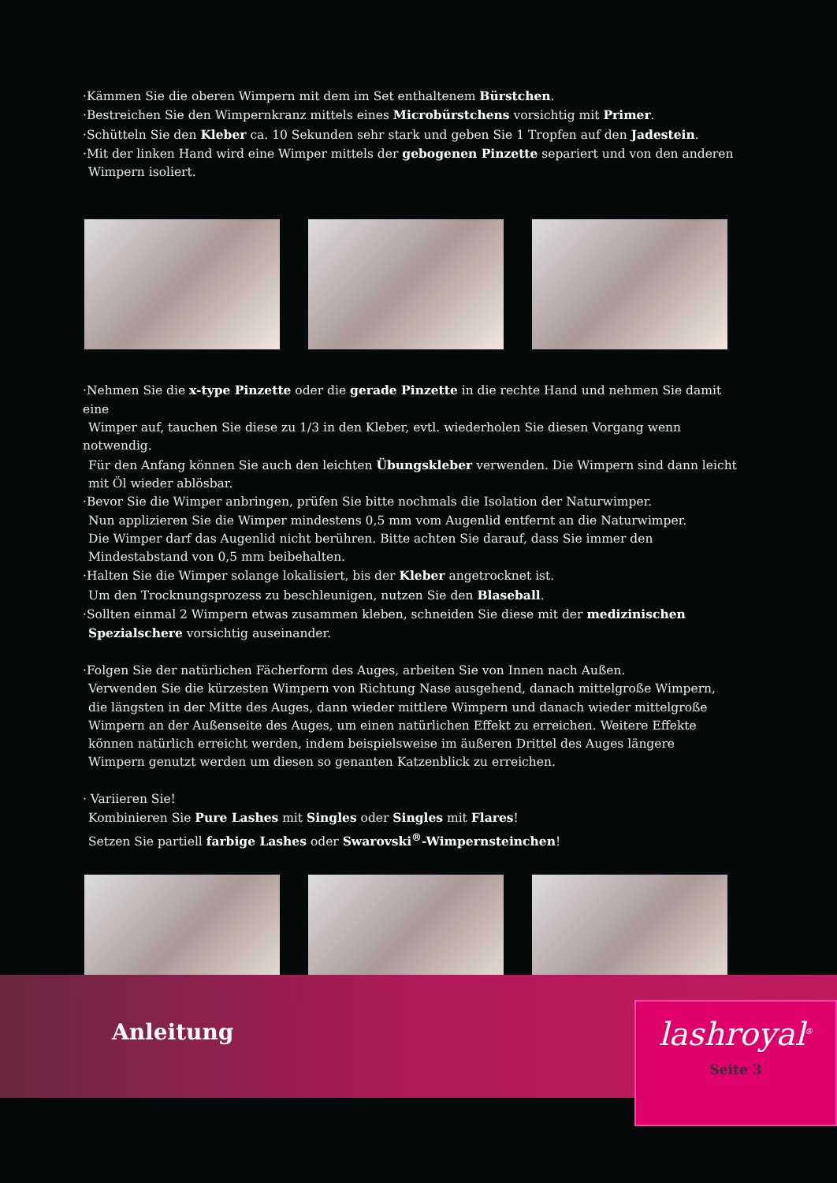·Kämmen Sie die oberen Wimpern mit dem im Set enthaltenem Bürstchen.
·Bestreichen Sie den Wimpernkranz mittels eines Microbürstchens vorsichtig mit Primer.
·Schütteln Sie den Kleber ca. 10 Sekunden sehr stark und geben Sie 1 Tropfen auf den Jadestein.
·Mit der linken Hand wird eine Wimper mittels der gebogenen Pinzette separiert und von den anderen
Wimpern isoliert.
·Nehmen Sie die x-type Pinzette oder die gerade Pinzette in die rechte Hand und nehmen Sie damit eine
Wimper auf, tauchen Sie diese zu 1/3 in den Kleber, evtl. wiederholen Sie diesen Vorgang wenn notwendig.
Für den Anfang können Sie auch den leichten Übungskleber verwenden. Die Wimpern sind dann leicht
mit Öl wieder ablösbar.
·Bevor Sie die Wimper anbringen, prüfen Sie bitte nochmals die Isolation der Naturwimper.
Nun applizieren Sie die Wimper mindestens 0,5 mm vom Augenlid entfernt an die Naturwimper.
Die Wimper darf das Augenlid nicht berühren. Bitte achten Sie darauf, dass Sie immer den
Mindestabstand von 0,5 mm beibehalten.
·Halten Sie die Wimper solange lokalisiert, bis der Kleber angetrocknet ist.
Um den Trocknungsprozess zu beschleunigen, nutzen Sie den Blaseball.
·Sollten einmal 2 Wimpern etwas zusammen kleben, schneiden Sie diese mit der medizinischen
Spezialschere vorsichtig auseinander.
·Folgen Sie der natürlichen Fächerform des Auges, arbeiten Sie von Innen nach Außen.
Verwenden Sie die kürzesten Wimpern von Richtung Nase ausgehend, danach mittelgroße Wimpern,
die längsten in der Mitte des Auges, dann wieder mittlere Wimpern und danach wieder mittelgroße
Wimpern an der Außenseite des Auges, um einen natürlichen Effekt zu erreichen. Weitere Effekte
können natürlich erreicht werden, indem beispielsweise im äußeren Drittel des Auges längere
Wimpern genutzt werden um diesen so genanten Katzenblick zu erreichen.
· Variieren Sie!
Kombinieren Sie Pure Lashes mit Singles oder Singles mit Flares!
Setzen Sie partiell farbige Lashes oder Swarovski<sup>®</sup>-Wimpernsteinchen!
Anleitung
lashroyal<sup>®</sup>
Seite 3